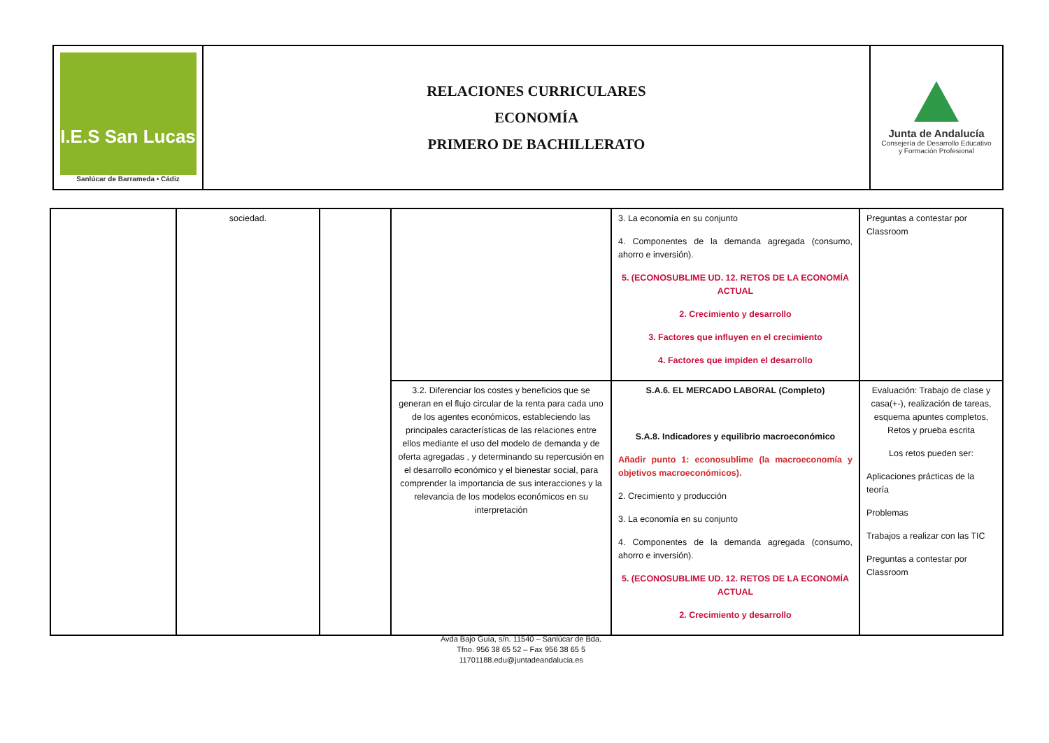| I.E.S San Lucas Sanlúcar de Barrameda • Cádiz | RELACIONES CURRICULARES ECONOMÍA PRIMERO DE BACHILLERATO | Junta de Andalucía Consejería de Desarrollo Educativo y Formación Profesional |
| | sociedad. | | | 3. La economía en su conjunto 4. Componentes de la demanda agregada (consumo, ahorro e inversión). 5. (ECONOSUBLIME UD. 12. RETOS DE LA ECONOMÍA ACTUAL 2. Crecimiento y desarrollo 3. Factores que influyen en el crecimiento 4. Factores que impiden el desarrollo | Preguntas a contestar por Classroom |
| | | | 3.2. Diferenciar los costes y beneficios que se generan en el flujo circular de la renta para cada uno de los agentes económicos, estableciendo las principales características de las relaciones entre ellos mediante el uso del modelo de demanda y de oferta agregadas , y determinando su repercusión en el desarrollo económico y el bienestar social, para comprender la importancia de sus interacciones y la relevancia de los modelos económicos en su interpretación | S.A.6. EL MERCADO LABORAL (Completo) S.A.8. Indicadores y equilibrio macroeconómico Añadir punto 1: econosublime (la macroeconomía y objetivos macroeconómicos). 2. Crecimiento y producción 3. La economía en su conjunto 4. Componentes de la demanda agregada (consumo, ahorro e inversión). 5. (ECONOSUBLIME UD. 12. RETOS DE LA ECONOMÍA ACTUAL 2. Crecimiento y desarrollo | Evaluación: Trabajo de clase y casa(+-), realización de tareas, esquema apuntes completos, Retos y prueba escrita Los retos pueden ser: Aplicaciones prácticas de la teoría Problemas Trabajos a realizar con las TIC Preguntas a contestar por Classroom |
Avda Bajo Guía, s/n. 11540 – Sanlúcar de Bda.
Tfno. 956 38 65 52 – Fax 956 38 65 5
11701188.edu@juntadeandalucia.es